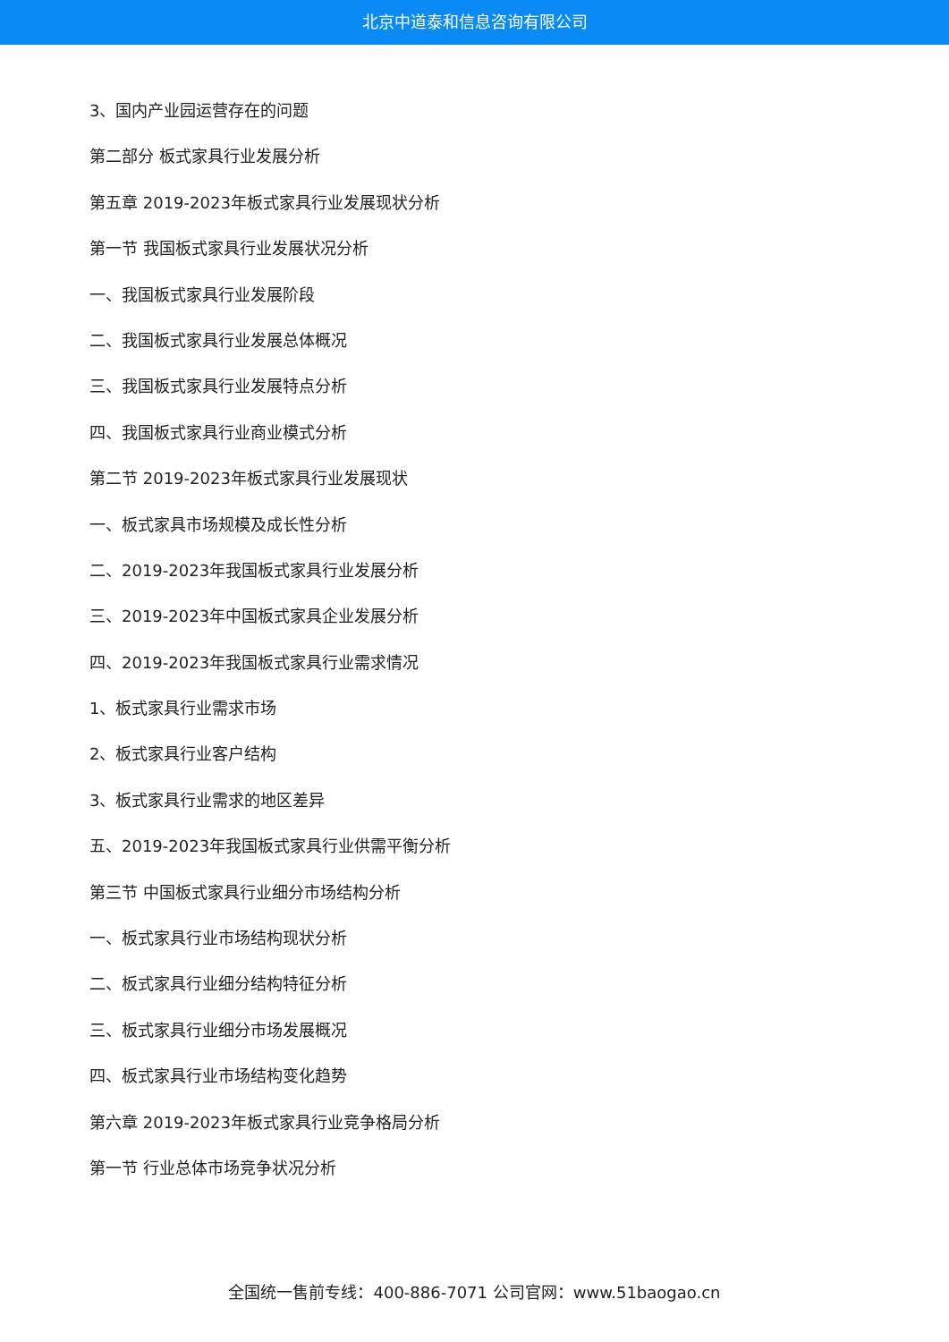北京中道泰和信息咨询有限公司
3、国内产业园运营存在的问题
第二部分 板式家具行业发展分析
第五章 2019-2023年板式家具行业发展现状分析
第一节 我国板式家具行业发展状况分析
一、我国板式家具行业发展阶段
二、我国板式家具行业发展总体概况
三、我国板式家具行业发展特点分析
四、我国板式家具行业商业模式分析
第二节 2019-2023年板式家具行业发展现状
一、板式家具市场规模及成长性分析
二、2019-2023年我国板式家具行业发展分析
三、2019-2023年中国板式家具企业发展分析
四、2019-2023年我国板式家具行业需求情况
1、板式家具行业需求市场
2、板式家具行业客户结构
3、板式家具行业需求的地区差异
五、2019-2023年我国板式家具行业供需平衡分析
第三节 中国板式家具行业细分市场结构分析
一、板式家具行业市场结构现状分析
二、板式家具行业细分结构特征分析
三、板式家具行业细分市场发展概况
四、板式家具行业市场结构变化趋势
第六章 2019-2023年板式家具行业竞争格局分析
第一节 行业总体市场竞争状况分析
全国统一售前专线：400-886-7071 公司官网：www.51baogao.cn